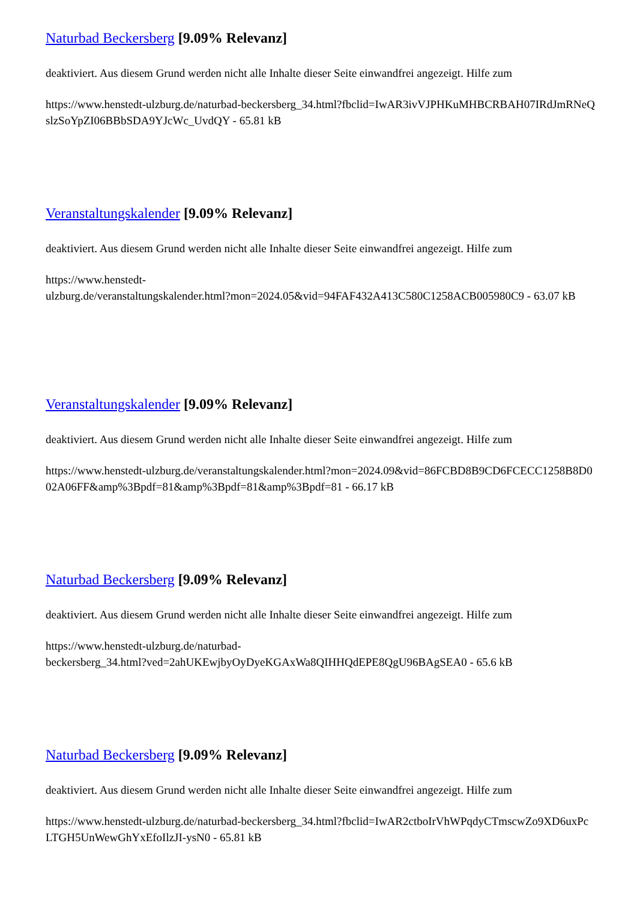Naturbad Beckersberg [9.09% Relevanz]
deaktiviert. Aus diesem Grund werden nicht alle Inhalte dieser Seite einwandfrei angezeigt. Hilfe zum
https://www.henstedt-ulzburg.de/naturbad-beckersberg_34.html?fbclid=IwAR3ivVJPHKuMHBCRBAH07IRdJmRNeQslzSoYpZI06BBbSDA9YJcWc_UvdQY - 65.81 kB
Veranstaltungskalender [9.09% Relevanz]
deaktiviert. Aus diesem Grund werden nicht alle Inhalte dieser Seite einwandfrei angezeigt. Hilfe zum
https://www.henstedt-
ulzburg.de/veranstaltungskalender.html?mon=2024.05&vid=94FAF432A413C580C1258ACB005980C9 - 63.07 kB
Veranstaltungskalender [9.09% Relevanz]
deaktiviert. Aus diesem Grund werden nicht alle Inhalte dieser Seite einwandfrei angezeigt. Hilfe zum
https://www.henstedt-ulzburg.de/veranstaltungskalender.html?mon=2024.09&vid=86FCBD8B9CD6FCECC1258B8D002A06FF&amp%3Bpdf=81&amp%3Bpdf=81&amp%3Bpdf=81 - 66.17 kB
Naturbad Beckersberg [9.09% Relevanz]
deaktiviert. Aus diesem Grund werden nicht alle Inhalte dieser Seite einwandfrei angezeigt. Hilfe zum
https://www.henstedt-ulzburg.de/naturbad-
beckersberg_34.html?ved=2ahUKEwjbyOyDyeKGAxWa8QIHHQdEPE8QgU96BAgSEA0 - 65.6 kB
Naturbad Beckersberg [9.09% Relevanz]
deaktiviert. Aus diesem Grund werden nicht alle Inhalte dieser Seite einwandfrei angezeigt. Hilfe zum
https://www.henstedt-ulzburg.de/naturbad-beckersberg_34.html?fbclid=IwAR2ctboIrVhWPqdyCTmscwZo9XD6uxPcLTGH5UnWewGhYxEfoIlzJI-ysN0 - 65.81 kB